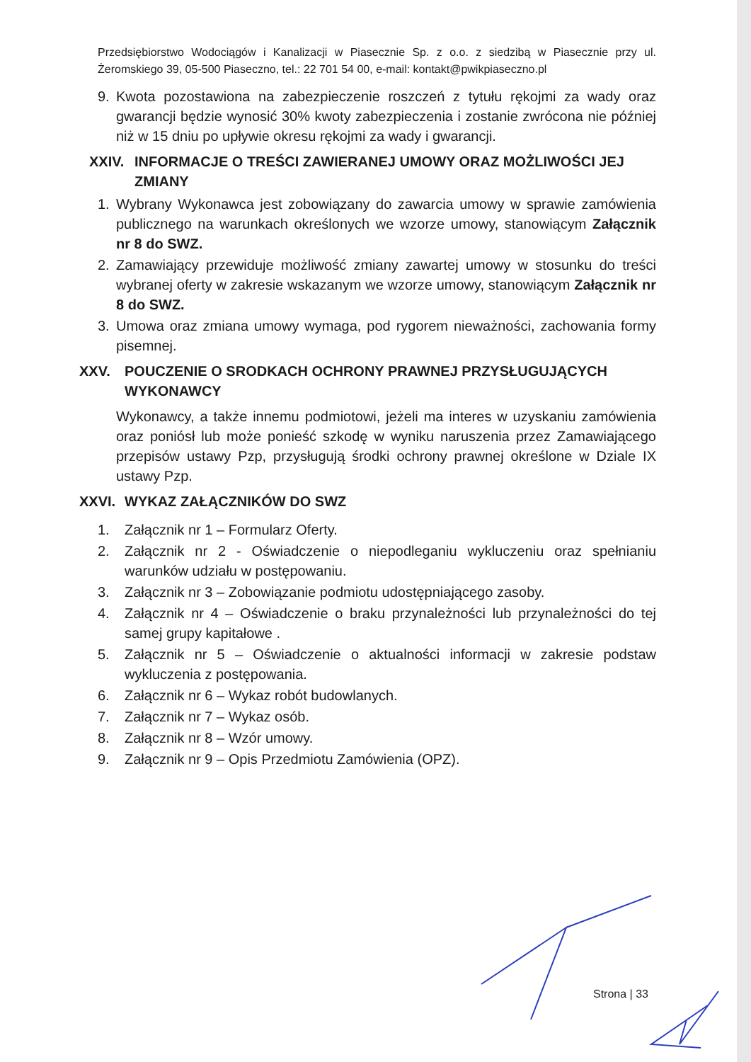Przedsiębiorstwo Wodociągów i Kanalizacji w Piasecznie Sp. z o.o. z siedzibą w Piasecznie przy ul. Żeromskiego 39, 05-500 Piaseczno, tel.: 22 701 54 00, e-mail: kontakt@pwikpiaseczno.pl
9. Kwota pozostawiona na zabezpieczenie roszczeń z tytułu rękojmi za wady oraz gwarancji będzie wynosić 30% kwoty zabezpieczenia i zostanie zwrócona nie później niż w 15 dniu po upływie okresu rękojmi za wady i gwarancji.
XXIV. INFORMACJE O TREŚCI ZAWIERANEJ UMOWY ORAZ MOŻLIWOŚCI JEJ ZMIANY
1. Wybrany Wykonawca jest zobowiązany do zawarcia umowy w sprawie zamówienia publicznego na warunkach określonych we wzorze umowy, stanowiącym Załącznik nr 8 do SWZ.
2. Zamawiający przewiduje możliwość zmiany zawartej umowy w stosunku do treści wybranej oferty w zakresie wskazanym we wzorze umowy, stanowiącym Załącznik nr 8 do SWZ.
3. Umowa oraz zmiana umowy wymaga, pod rygorem nieważności, zachowania formy pisemnej.
XXV. POUCZENIE O SRODKACH OCHRONY PRAWNEJ PRZYSŁUGUJĄCYCH WYKONAWCY
Wykonawcy, a także innemu podmiotowi, jeżeli ma interes w uzyskaniu zamówienia oraz poniósł lub może ponieść szkodę w wyniku naruszenia przez Zamawiającego przepisów ustawy Pzp, przysługują środki ochrony prawnej określone w Dziale IX ustawy Pzp.
XXVI. WYKAZ ZAŁĄCZNIKÓW DO SWZ
1. Załącznik nr 1 – Formularz Oferty.
2. Załącznik nr 2 - Oświadczenie o niepodleganiu wykluczeniu oraz spełnianiu warunków udziału w postępowaniu.
3. Załącznik nr 3 – Zobowiązanie podmiotu udostępniającego zasoby.
4. Załącznik nr 4 – Oświadczenie o braku przynależności lub przynależności do tej samej grupy kapitałowe .
5. Załącznik nr 5 – Oświadczenie o aktualności informacji w zakresie podstaw wykluczenia z postępowania.
6. Załącznik nr 6 – Wykaz robót budowlanych.
7. Załącznik nr 7 – Wykaz osób.
8. Załącznik nr 8 – Wzór umowy.
9. Załącznik nr 9 – Opis Przedmiotu Zamówienia (OPZ).
Strona | 33